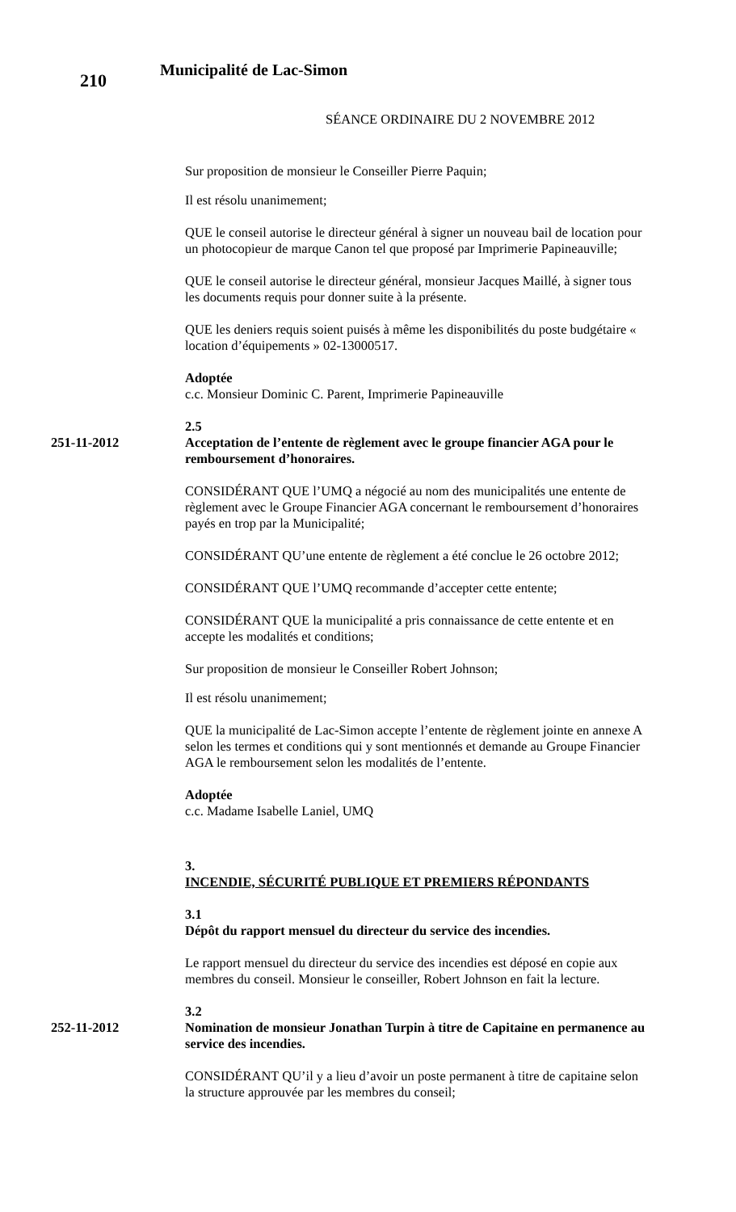210
Municipalité de Lac-Simon
SÉANCE ORDINAIRE DU 2 NOVEMBRE 2012
Sur proposition de monsieur le Conseiller Pierre Paquin;
Il est résolu unanimement;
QUE le conseil autorise le directeur général à signer un nouveau bail de location pour un photocopieur de marque Canon tel que proposé par Imprimerie Papineauville;
QUE le conseil autorise le directeur général, monsieur Jacques Maillé, à signer tous les documents requis pour donner suite à la présente.
QUE les deniers requis soient puisés à même les disponibilités du poste budgétaire « location d’équipements » 02-13000517.
Adoptée
c.c. Monsieur Dominic C. Parent, Imprimerie Papineauville
2.5
251-11-2012 Acceptation de l’entente de règlement avec le groupe financier AGA pour le remboursement d’honoraires.
CONSIDÉRANT QUE l’UMQ a négocié au nom des municipalités une entente de règlement avec le Groupe Financier AGA concernant le remboursement d’honoraires payés en trop par la Municipalité;
CONSIDÉRANT QU’une entente de règlement a été conclue le 26 octobre 2012;
CONSIDÉRANT QUE l’UMQ recommande d’accepter cette entente;
CONSIDÉRANT QUE la municipalité a pris connaissance de cette entente et en accepte les modalités et conditions;
Sur proposition de monsieur le Conseiller Robert Johnson;
Il est résolu unanimement;
QUE la municipalité de Lac-Simon accepte l’entente de règlement jointe en annexe A selon les termes et conditions qui y sont mentionnés et demande au Groupe Financier AGA le remboursement selon les modalités de l’entente.
Adoptée
c.c. Madame Isabelle Laniel, UMQ
3.
INCENDIE, SÉCURITÉ PUBLIQUE ET PREMIERS RÉPONDANTS
3.1
Dépôt du rapport mensuel du directeur du service des incendies.
Le rapport mensuel du directeur du service des incendies est déposé en copie aux membres du conseil. Monsieur le conseiller, Robert Johnson en fait la lecture.
3.2
252-11-2012 Nomination de monsieur Jonathan Turpin à titre de Capitaine en permanence au service des incendies.
CONSIDÉRANT QU’il y a lieu d’avoir un poste permanent à titre de capitaine selon la structure approuvée par les membres du conseil;